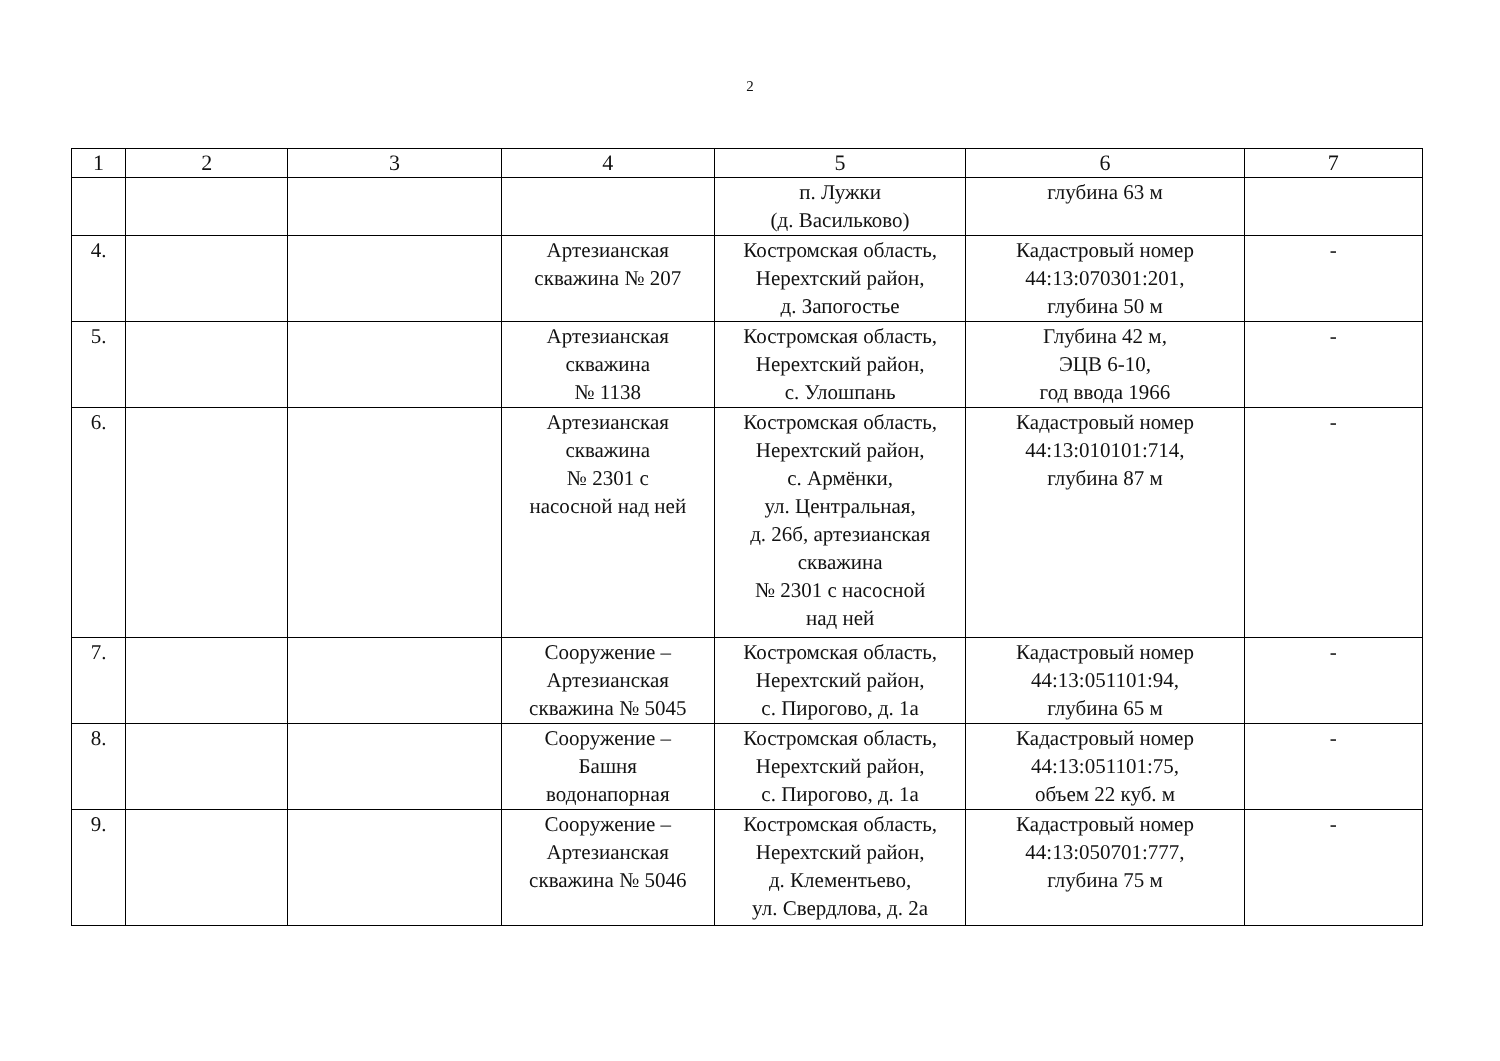2
| 1 | 2 | 3 | 4 | 5 | 6 | 7 |
| --- | --- | --- | --- | --- | --- | --- |
| | | | | п. Лужки (д. Васильково) | глубина 63 м | |
| 4. | | | Артезианская скважина № 207 | Костромская область, Нерехтский район, д. Запогостье | Кадастровый номер 44:13:070301:201, глубина 50 м | - |
| 5. | | | Артезианская скважина № 1138 | Костромская область, Нерехтский район, с. Улошпань | Глубина 42 м, ЭЦВ 6-10, год ввода 1966 | - |
| 6. | | | Артезианская скважина № 2301 с насосной над ней | Костромская область, Нерехтский район, с. Армёнки, ул. Центральная, д. 26б, артезианская скважина № 2301 с насосной над ней | Кадастровый номер 44:13:010101:714, глубина 87 м | - |
| 7. | | | Сооружение – Артезианская скважина № 5045 | Костромская область, Нерехтский район, с. Пирогово, д. 1а | Кадастровый номер 44:13:051101:94, глубина 65 м | - |
| 8. | | | Сооружение – Башня водонапорная | Костромская область, Нерехтский район, с. Пирогово, д. 1а | Кадастровый номер 44:13:051101:75, объем 22 куб. м | - |
| 9. | | | Сооружение – Артезианская скважина № 5046 | Костромская область, Нерехтский район, д. Клементьево, ул. Свердлова, д. 2а | Кадастровый номер 44:13:050701:777, глубина 75 м | - |